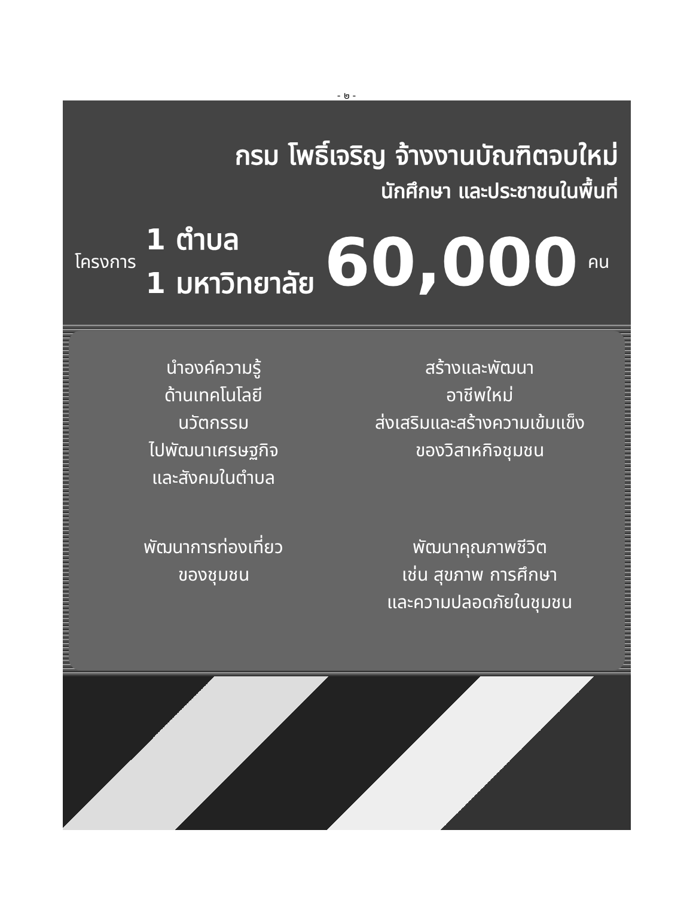- ๒ -
กรม โพธิ์เจริญ จ้างงานบัณฑิตจบใหม่
นักศึกษา และประชาชนในพื้นที่
โครงการ
1 ตำบล
1 มหาวิทยาลัย
60,000
คน
นำองค์ความรู้
ด้านเทคโนโลยี
นวัตกรรม
ไปพัฒนาเศรษฐกิจ
และสังคมในตำบล
สร้างและพัฒนา
อาชีพใหม่
ส่งเสริมและสร้างความเข้มแข็ง
ของวิสาหกิจชุมชน
พัฒนาการท่องเที่ยว
ของชุมชน
พัฒนาคุณภาพชีวิต
เช่น สุขภาพ การศึกษา
และความปลอดภัยในชุมชน